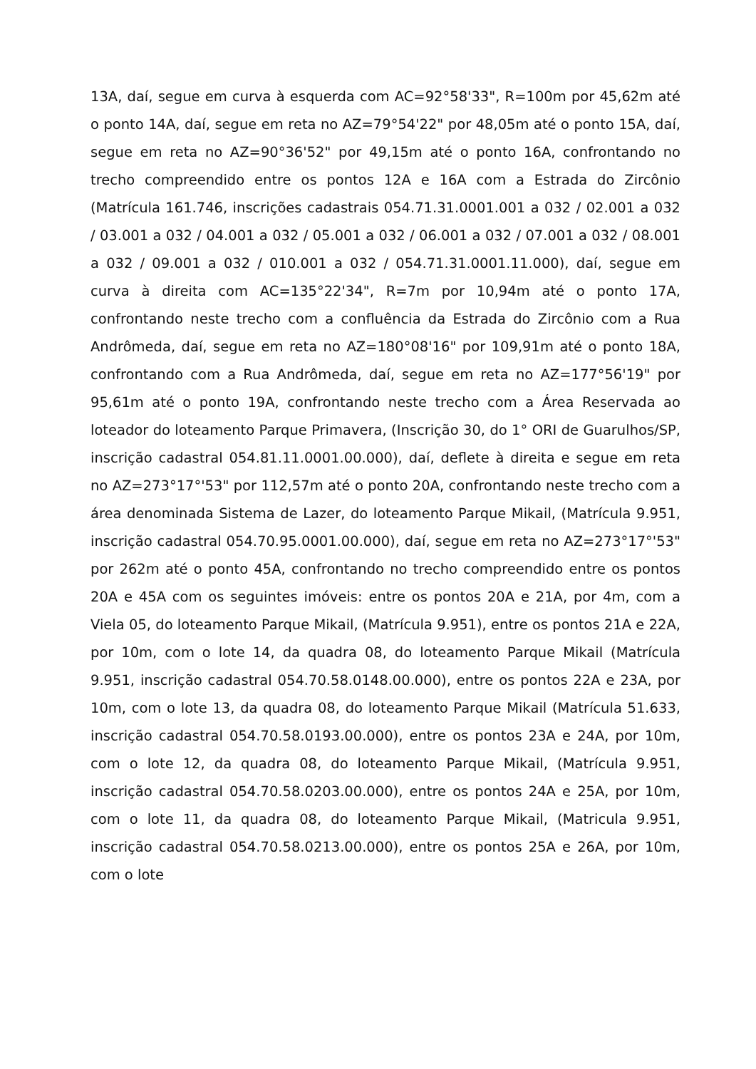13A, daí, segue em curva à esquerda com AC=92°58'33", R=100m por 45,62m até o ponto 14A, daí, segue em reta no AZ=79°54'22" por 48,05m até o ponto 15A, daí, segue em reta no AZ=90°36'52" por 49,15m até o ponto 16A, confrontando no trecho compreendido entre os pontos 12A e 16A com a Estrada do Zircônio (Matrícula 161.746, inscrições cadastrais 054.71.31.0001.001 a 032 / 02.001 a 032 / 03.001 a 032 / 04.001 a 032 / 05.001 a 032 / 06.001 a 032 / 07.001 a 032 / 08.001 a 032 / 09.001 a 032 / 010.001 a 032 / 054.71.31.0001.11.000), daí, segue em curva à direita com AC=135°22'34", R=7m por 10,94m até o ponto 17A, confrontando neste trecho com a confluência da Estrada do Zircônio com a Rua Andrômeda, daí, segue em reta no AZ=180°08'16" por 109,91m até o ponto 18A, confrontando com a Rua Andrômeda, daí, segue em reta no AZ=177°56'19" por 95,61m até o ponto 19A, confrontando neste trecho com a Área Reservada ao loteador do loteamento Parque Primavera, (Inscrição 30, do 1° ORI de Guarulhos/SP, inscrição cadastral 054.81.11.0001.00.000), daí, deflete à direita e segue em reta no AZ=273°17°'53" por 112,57m até o ponto 20A, confrontando neste trecho com a área denominada Sistema de Lazer, do loteamento Parque Mikail, (Matrícula 9.951, inscrição cadastral 054.70.95.0001.00.000), daí, segue em reta no AZ=273°17°'53" por 262m até o ponto 45A, confrontando no trecho compreendido entre os pontos 20A e 45A com os seguintes imóveis: entre os pontos 20A e 21A, por 4m, com a Viela 05, do loteamento Parque Mikail, (Matrícula 9.951), entre os pontos 21A e 22A, por 10m, com o lote 14, da quadra 08, do loteamento Parque Mikail (Matrícula 9.951, inscrição cadastral 054.70.58.0148.00.000), entre os pontos 22A e 23A, por 10m, com o lote 13, da quadra 08, do loteamento Parque Mikail (Matrícula 51.633, inscrição cadastral 054.70.58.0193.00.000), entre os pontos 23A e 24A, por 10m, com o lote 12, da quadra 08, do loteamento Parque Mikail, (Matrícula 9.951, inscrição cadastral 054.70.58.0203.00.000), entre os pontos 24A e 25A, por 10m, com o lote 11, da quadra 08, do loteamento Parque Mikail, (Matricula 9.951, inscrição cadastral 054.70.58.0213.00.000), entre os pontos 25A e 26A, por 10m, com o lote